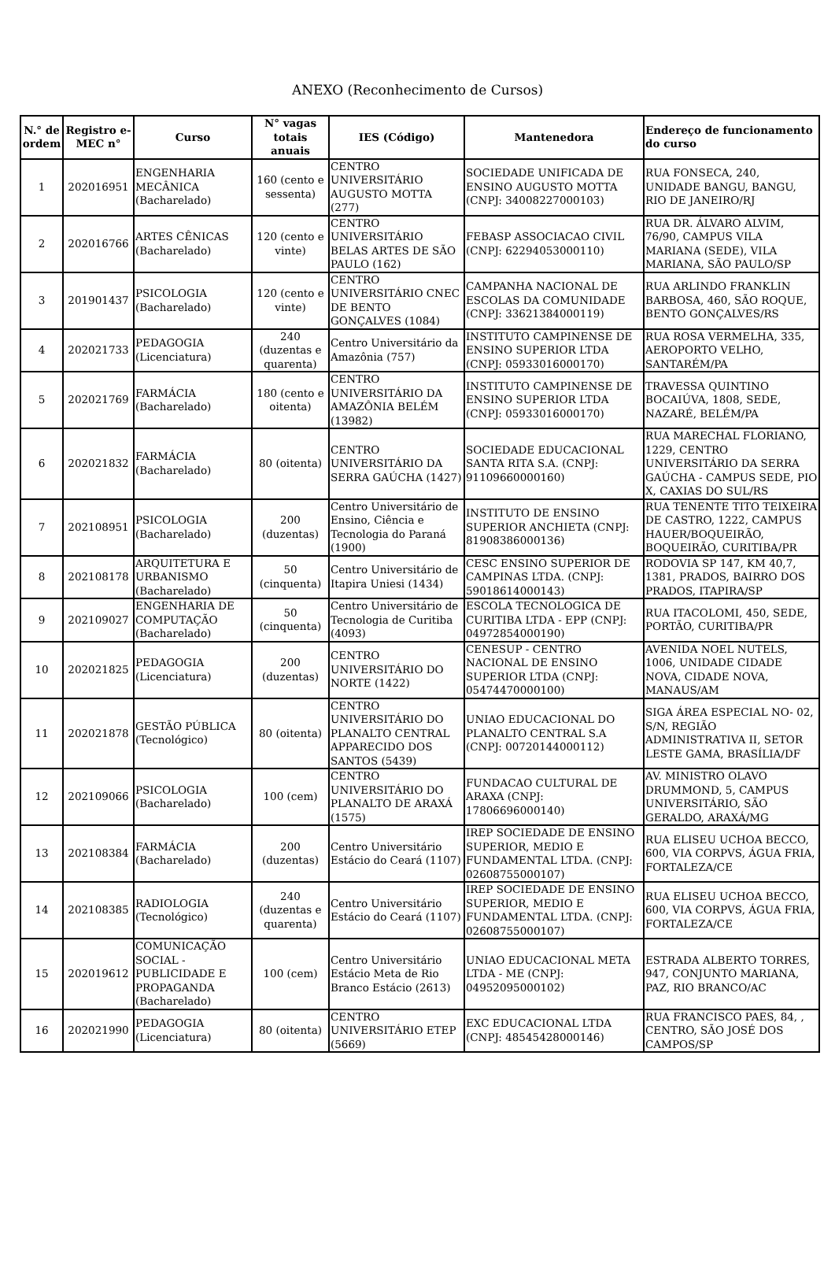ANEXO (Reconhecimento de Cursos)
| N.° de ordem | Registro e-MEC n° | Curso | N° vagas totais anuais | IES (Código) | Mantenedora | Endereço de funcionamento do curso |
| --- | --- | --- | --- | --- | --- | --- |
| 1 | 202016951 | ENGENHARIA MECÂNICA (Bacharelado) | 160 (cento e sessenta) | CENTRO UNIVERSITÁRIO AUGUSTO MOTTA (277) | SOCIEDADE UNIFICADA DE ENSINO AUGUSTO MOTTA (CNPJ: 34008227000103) | RUA FONSECA, 240, UNIDADE BANGU, BANGU, RIO DE JANEIRO/RJ |
| 2 | 202016766 | ARTES CÊNICAS (Bacharelado) | 120 (cento e vinte) | CENTRO UNIVERSITÁRIO BELAS ARTES DE SÃO PAULO (162) | FEBASP ASSOCIACAO CIVIL (CNPJ: 62294053000110) | RUA DR. ÁLVARO ALVIM, 76/90, CAMPUS VILA MARIANA (SEDE), VILA MARIANA, SÃO PAULO/SP |
| 3 | 201901437 | PSICOLOGIA (Bacharelado) | 120 (cento e vinte) | CENTRO UNIVERSITÁRIO CNEC DE BENTO GONÇALVES (1084) | CAMPANHA NACIONAL DE ESCOLAS DA COMUNIDADE (CNPJ: 33621384000119) | RUA ARLINDO FRANKLIN BARBOSA, 460, SÃO ROQUE, BENTO GONÇALVES/RS |
| 4 | 202021733 | PEDAGOGIA (Licenciatura) | 240 (duzentas e quarenta) | Centro Universitário da Amazônia (757) | INSTITUTO CAMPINENSE DE ENSINO SUPERIOR LTDA (CNPJ: 05933016000170) | RUA ROSA VERMELHA, 335, AEROPORTO VELHO, SANTARÉM/PA |
| 5 | 202021769 | FARMÁCIA (Bacharelado) | 180 (cento e oitenta) | CENTRO UNIVERSITÁRIO DA AMAZÔNIA BELÉM (13982) | INSTITUTO CAMPINENSE DE ENSINO SUPERIOR LTDA (CNPJ: 05933016000170) | TRAVESSA QUINTINO BOCAIÚVA, 1808, SEDE, NAZARÉ, BELÉM/PA |
| 6 | 202021832 | FARMÁCIA (Bacharelado) | 80 (oitenta) | CENTRO UNIVERSITÁRIO DA SERRA GAÚCHA (1427) | SOCIEDADE EDUCACIONAL SANTA RITA S.A. (CNPJ: 91109660000160) | RUA MARECHAL FLORIANO, 1229, CENTRO UNIVERSITÁRIO DA SERRA GAÚCHA - CAMPUS SEDE, PIO X, CAXIAS DO SUL/RS |
| 7 | 202108951 | PSICOLOGIA (Bacharelado) | 200 (duzentas) | Centro Universitário de Ensino, Ciência e Tecnologia do Paraná (1900) | INSTITUTO DE ENSINO SUPERIOR ANCHIETA (CNPJ: 81908386000136) | RUA TENENTE TITO TEIXEIRA DE CASTRO, 1222, CAMPUS HAUER/BOQUEIRÃO, BOQUEIRÃO, CURITIBA/PR |
| 8 | 202108178 | ARQUITETURA E URBANISMO (Bacharelado) | 50 (cinquenta) | Centro Universitário de Itapira Uniesi (1434) | CESC ENSINO SUPERIOR DE CAMPINAS LTDA. (CNPJ: 59018614000143) | RODOVIA SP 147, KM 40,7, 1381, PRADOS, BAIRRO DOS PRADOS, ITAPIRA/SP |
| 9 | 202109027 | ENGENHARIA DE COMPUTAÇÃO (Bacharelado) | 50 (cinquenta) | Centro Universitário de Tecnologia de Curitiba (4093) | ESCOLA TECNOLOGICA DE CURITIBA LTDA - EPP (CNPJ: 04972854000190) | RUA ITACOLOMI, 450, SEDE, PORTÃO, CURITIBA/PR |
| 10 | 202021825 | PEDAGOGIA (Licenciatura) | 200 (duzentas) | CENTRO UNIVERSITÁRIO DO NORTE (1422) | CENESUP - CENTRO NACIONAL DE ENSINO SUPERIOR LTDA (CNPJ: 05474470000100) | AVENIDA NOEL NUTELS, 1006, UNIDADE CIDADE NOVA, CIDADE NOVA, MANAUS/AM |
| 11 | 202021878 | GESTÃO PÚBLICA (Tecnológico) | 80 (oitenta) | CENTRO UNIVERSITÁRIO DO PLANALTO CENTRAL APPARECIDO DOS SANTOS (5439) | UNIAO EDUCACIONAL DO PLANALTO CENTRAL S.A (CNPJ: 00720144000112) | SIGA ÁREA ESPECIAL NO- 02, S/N, REGIÃO ADMINISTRATIVA II, SETOR LESTE GAMA, BRASÍLIA/DF |
| 12 | 202109066 | PSICOLOGIA (Bacharelado) | 100 (cem) | CENTRO UNIVERSITÁRIO DO PLANALTO DE ARAXÁ (1575) | FUNDACAO CULTURAL DE ARAXA (CNPJ: 17806696000140) | AV. MINISTRO OLAVO DRUMMOND, 5, CAMPUS UNIVERSITÁRIO, SÃO GERALDO, ARAXÁ/MG |
| 13 | 202108384 | FARMÁCIA (Bacharelado) | 200 (duzentas) | Centro Universitário Estácio do Ceará (1107) | IREP SOCIEDADE DE ENSINO SUPERIOR, MEDIO E FUNDAMENTAL LTDA. (CNPJ: 02608755000107) | RUA ELISEU UCHOA BECCO, 600, VIA CORPVS, ÁGUA FRIA, FORTALEZA/CE |
| 14 | 202108385 | RADIOLOGIA (Tecnológico) | 240 (duzentas e quarenta) | Centro Universitário Estácio do Ceará (1107) | IREP SOCIEDADE DE ENSINO SUPERIOR, MEDIO E FUNDAMENTAL LTDA. (CNPJ: 02608755000107) | RUA ELISEU UCHOA BECCO, 600, VIA CORPVS, ÁGUA FRIA, FORTALEZA/CE |
| 15 | 202019612 | COMUNICAÇÃO SOCIAL - PUBLICIDADE E PROPAGANDA (Bacharelado) | 100 (cem) | Centro Universitário Estácio Meta de Rio Branco Estácio (2613) | UNIAO EDUCACIONAL META LTDA - ME (CNPJ: 04952095000102) | ESTRADA ALBERTO TORRES, 947, CONJUNTO MARIANA, PAZ, RIO BRANCO/AC |
| 16 | 202021990 | PEDAGOGIA (Licenciatura) | 80 (oitenta) | CENTRO UNIVERSITÁRIO ETEP (5669) | EXC EDUCACIONAL LTDA (CNPJ: 48545428000146) | RUA FRANCISCO PAES, 84, , CENTRO, SÃO JOSÉ DOS CAMPOS/SP |